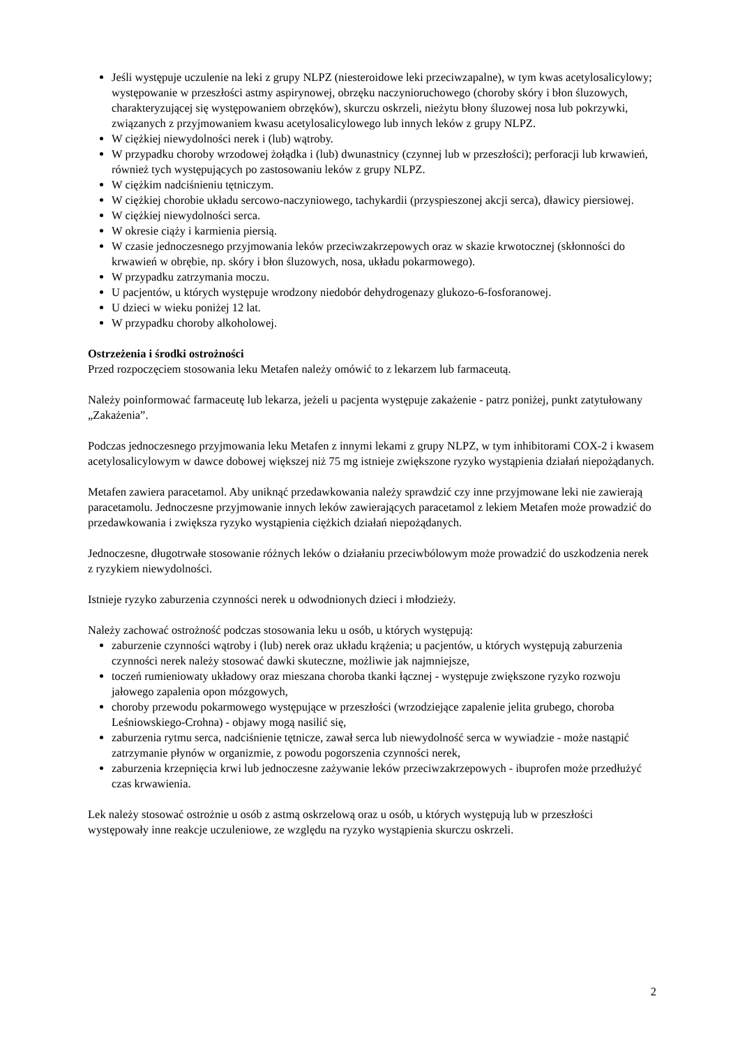Jeśli występuje uczulenie na leki z grupy NLPZ (niesteroidowe leki przeciwzapalne), w tym kwas acetylosalicylowy; występowanie w przeszłości astmy aspirynowej, obrzęku naczynioruchowego (choroby skóry i błon śluzowych, charakteryzującej się występowaniem obrzęków), skurczu oskrzeli, nieżytu błony śluzowej nosa lub pokrzywki, związanych z przyjmowaniem kwasu acetylosalicylowego lub innych leków z grupy NLPZ.
W ciężkiej niewydolności nerek i (lub) wątroby.
W przypadku choroby wrzodowej żołądka i (lub) dwunastnicy (czynnej lub w przeszłości); perforacji lub krwawień, również tych występujących po zastosowaniu leków z grupy NLPZ.
W ciężkim nadciśnieniu tętniczym.
W ciężkiej chorobie układu sercowo-naczyniowego, tachykardii (przyspieszonej akcji serca), dławicy piersiowej.
W ciężkiej niewydolności serca.
W okresie ciąży i karmienia piersią.
W czasie jednoczesnego przyjmowania leków przeciwzakrzepowych oraz w skazie krwotocznej (skłonności do krwawień w obrębie, np. skóry i błon śluzowych, nosa, układu pokarmowego).
W przypadku zatrzymania moczu.
U pacjentów, u których występuje wrodzony niedobór dehydrogenazy glukozo-6-fosforanowej.
U dzieci w wieku poniżej 12 lat.
W przypadku choroby alkoholowej.
Ostrzeżenia i środki ostrożności
Przed rozpoczęciem stosowania leku Metafen należy omówić to z lekarzem lub farmaceutą.
Należy poinformować farmaceutę lub lekarza, jeżeli u pacjenta występuje zakażenie - patrz poniżej, punkt zatytułowany „Zakażenia”.
Podczas jednoczesnego przyjmowania leku Metafen z innymi lekami z grupy NLPZ, w tym inhibitorami COX-2 i kwasem acetylosalicylowym w dawce dobowej większej niż 75 mg istnieje zwiększone ryzyko wystąpienia działań niepożądanych.
Metafen zawiera paracetamol. Aby uniknąć przedawkowania należy sprawdzić czy inne przyjmowane leki nie zawierają paracetamolu. Jednoczesne przyjmowanie innych leków zawierających paracetamol z lekiem Metafen może prowadzić do przedawkowania i zwiększa ryzyko wystąpienia ciężkich działań niepożądanych.
Jednoczesne, długotrwałe stosowanie różnych leków o działaniu przeciwbólowym może prowadzić do uszkodzenia nerek z ryzykiem niewydolności.
Istnieje ryzyko zaburzenia czynności nerek u odwodnionych dzieci i młodzieży.
Należy zachować ostrożność podczas stosowania leku u osób, u których występują:
zaburzenie czynności wątroby i (lub) nerek oraz układu krążenia; u pacjentów, u których występują zaburzenia czynności nerek należy stosować dawki skuteczne, możliwie jak najmniejsze,
toczeń rumieniowaty układowy oraz mieszana choroba tkanki łącznej - występuje zwiększone ryzyko rozwoju jałowego zapalenia opon mózgowych,
choroby przewodu pokarmowego występujące w przeszłości (wrzodziejące zapalenie jelita grubego, choroba Leśniowskiego-Crohna) - objawy mogą nasilić się,
zaburzenia rytmu serca, nadciśnienie tętnicze, zawał serca lub niewydolność serca w wywiadzie - może nastąpić zatrzymanie płynów w organizmie, z powodu pogorszenia czynności nerek,
zaburzenia krzepnięcia krwi lub jednoczesne zażywanie leków przeciwzakrzepowych - ibuprofen może przedłużyć czas krwawienia.
Lek należy stosować ostrożnie u osób z astmą oskrzelową oraz u osób, u których występują lub w przeszłości występowały inne reakcje uczuleniowe, ze względu na ryzyko wystąpienia skurczu oskrzeli.
2